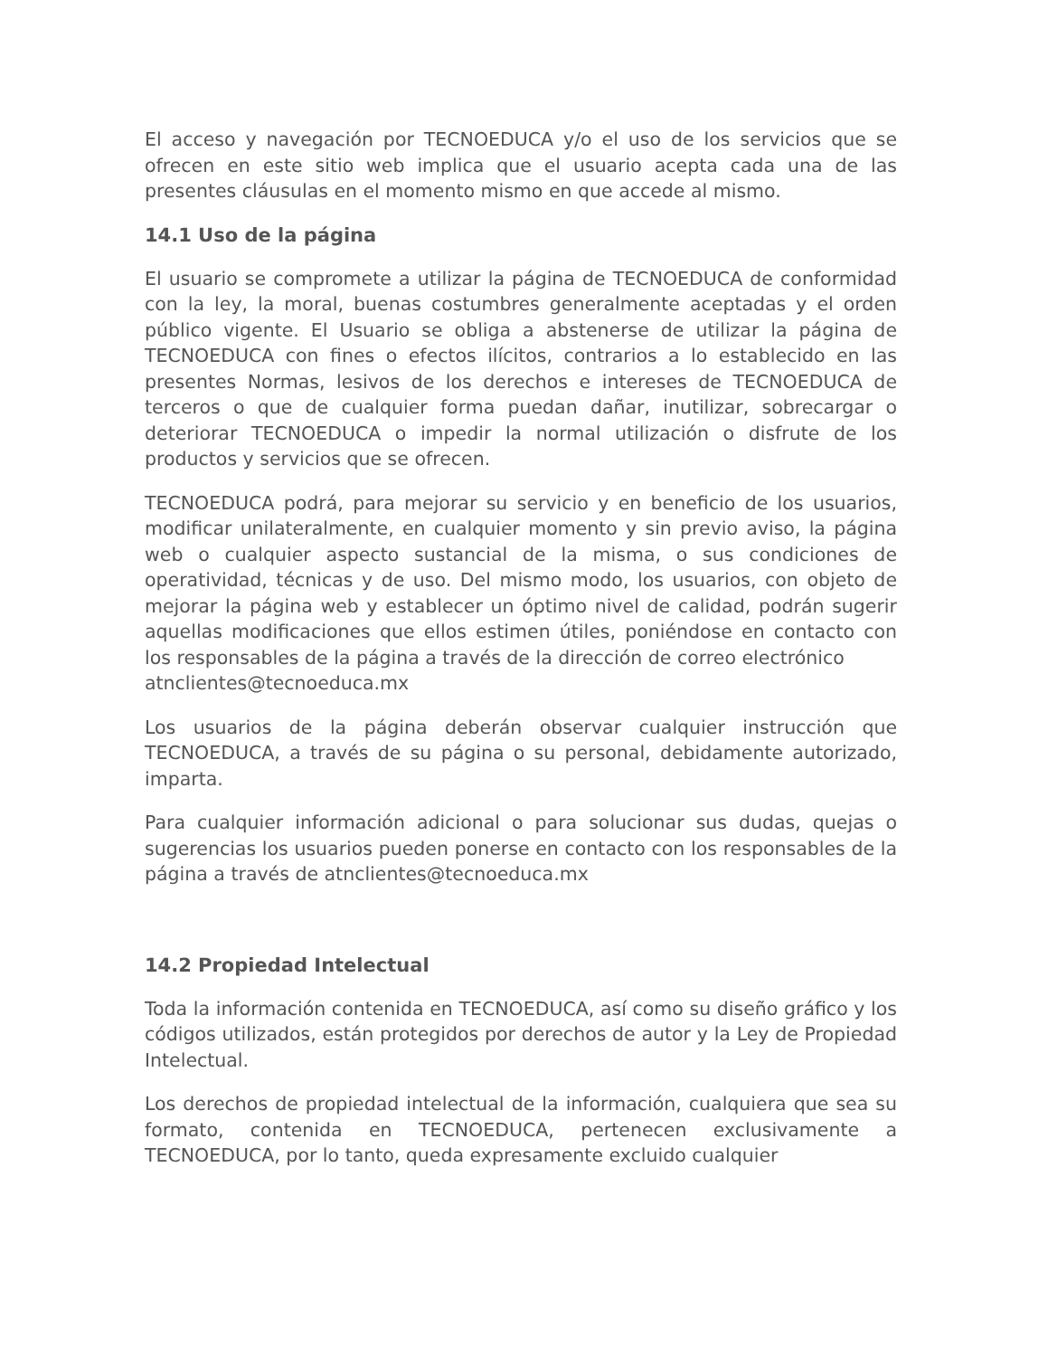El acceso y navegación por TECNOEDUCA y/o el uso de los servicios que se ofrecen en este sitio web implica que el usuario acepta cada una de las presentes cláusulas en el momento mismo en que accede al mismo.
14.1 Uso de la página
El usuario se compromete a utilizar la página de TECNOEDUCA de conformidad con la ley, la moral, buenas costumbres generalmente aceptadas y el orden público vigente. El Usuario se obliga a abstenerse de utilizar la página de TECNOEDUCA con fines o efectos ilícitos, contrarios a lo establecido en las presentes Normas, lesivos de los derechos e intereses de TECNOEDUCA de terceros o que de cualquier forma puedan dañar, inutilizar, sobrecargar o deteriorar TECNOEDUCA o impedir la normal utilización o disfrute de los productos y servicios que se ofrecen.
TECNOEDUCA podrá, para mejorar su servicio y en beneficio de los usuarios, modificar unilateralmente, en cualquier momento y sin previo aviso, la página web o cualquier aspecto sustancial de la misma, o sus condiciones de operatividad, técnicas y de uso. Del mismo modo, los usuarios, con objeto de mejorar la página web y establecer un óptimo nivel de calidad, podrán sugerir aquellas modificaciones que ellos estimen útiles, poniéndose en contacto con los responsables de la página a través de la dirección de correo electrónico
atnclientes@tecnoeduca.mx
Los usuarios de la página deberán observar cualquier instrucción que TECNOEDUCA, a través de su página o su personal, debidamente autorizado, imparta.
Para cualquier información adicional o para solucionar sus dudas, quejas o sugerencias los usuarios pueden ponerse en contacto con los responsables de la página a través de atnclientes@tecnoeduca.mx
14.2 Propiedad Intelectual
Toda la información contenida en TECNOEDUCA, así como su diseño gráfico y los códigos utilizados, están protegidos por derechos de autor y la Ley de Propiedad Intelectual.
Los derechos de propiedad intelectual de la información, cualquiera que sea su formato, contenida en TECNOEDUCA, pertenecen exclusivamente a TECNOEDUCA, por lo tanto, queda expresamente excluido cualquier